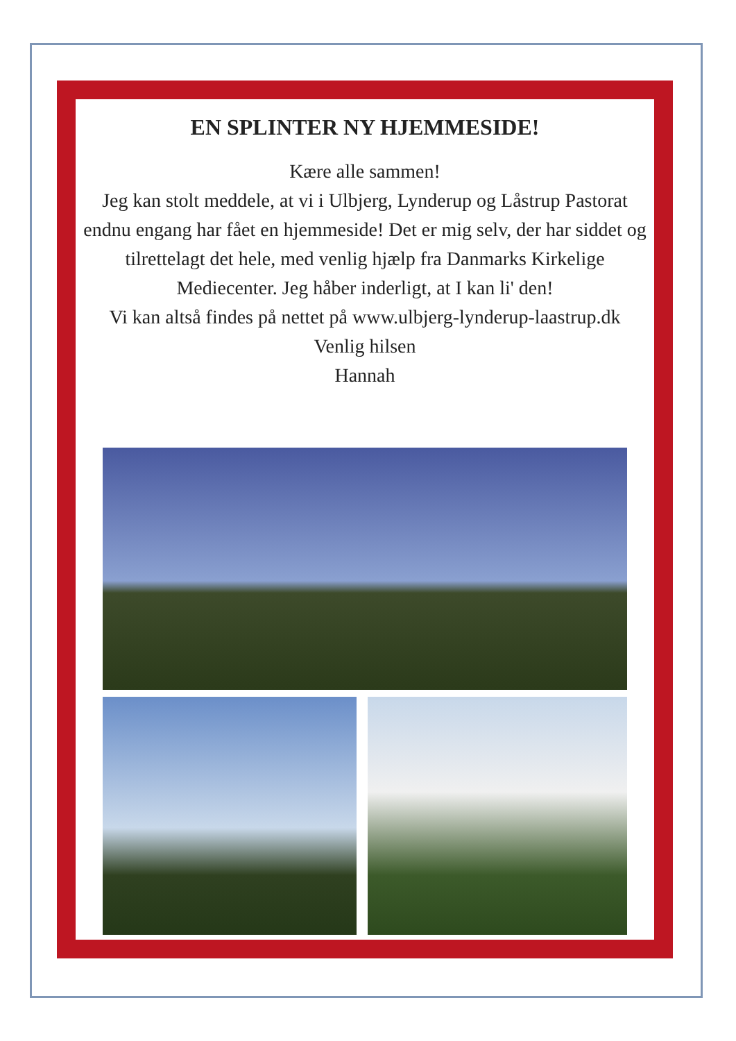EN SPLINTER NY HJEMMESIDE!
Kære alle sammen!
Jeg kan stolt meddele, at vi i Ulbjerg, Lynderup og Låstrup Pastorat endnu engang har fået en hjemmeside! Det er mig selv, der har siddet og tilrettelagt det hele, med venlig hjælp fra Danmarks Kirkelige Mediecenter. Jeg håber inderligt, at I kan li' den!
Vi kan altså findes på nettet på www.ulbjerg-lynderup-laastrup.dk
Venlig hilsen
Hannah